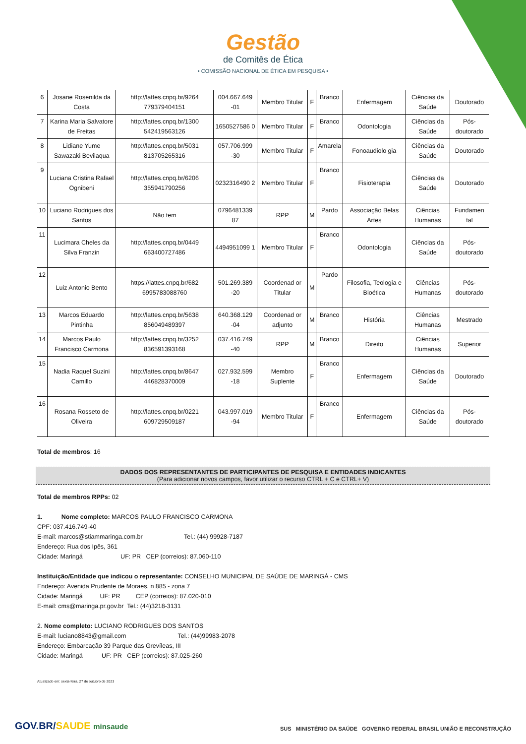Gestão
de Comitês de Ética
• COMISSÃO NACIONAL DE ÉTICA EM PESQUISA •
| 6 | Josane Rosenilda da Costa | http://lattes.cnpq.br/9264 779379404151 | 004.667.649 -01 | Membro Titular | F | Branco | Enfermagem | Ciências da Saúde | Doutorado |
| 7 | Karina Maria Salvatore de Freitas | http://lattes.cnpq.br/1300 542419563126 | 1650527586 0 | Membro Titular | F | Branco | Odontologia | Ciências da Saúde | Pós-doutorado |
| 8 | Lidiane Yume Sawazaki Bevilaqua | http://lattes.cnpq.br/5031 813705265316 | 057.706.999 -30 | Membro Titular | F | Amarela | Fonoaudiolo gia | Ciências da Saúde | Doutorado |
| 9 | Luciana Cristina Rafael Ognibeni | http://lattes.cnpq.br/6206 355941790256 | 0232316490 2 | Membro Titular | F | Branco | Fisioterapia | Ciências da Saúde | Doutorado |
| 10 | Luciano Rodrigues dos Santos | Não tem | 0796481339 87 | RPP | M | Pardo | Associação Belas Artes | Ciências Humanas | Fundamen tal |
| 11 | Lucimara Cheles da Silva Franzin | http://lattes.cnpq.br/0449 663400727486 | 4494951099 1 | Membro Titular | F | Branco | Odontologia | Ciências da Saúde | Pós-doutorado |
| 12 | Luiz Antonio Bento | https://lattes.cnpq.br/682 6995783088760 | 501.269.389 -20 | Coordenad or Titular | M | Pardo | Filosofia, Teologia e Bioética | Ciências Humanas | Pós-doutorado |
| 13 | Marcos Eduardo Pintinha | http://lattes.cnpq.br/5638 856049489397 | 640.368.129 -04 | Coordenad or adjunto | M | Branco | História | Ciências Humanas | Mestrado |
| 14 | Marcos Paulo Francisco Carmona | http://lattes.cnpq.br/3252 836591393168 | 037.416.749 -40 | RPP | M | Branco | Direito | Ciências Humanas | Superior |
| 15 | Nadia Raquel Suzini Camillo | http://lattes.cnpq.br/8647 446828370009 | 027.932.599 -18 | Membro Suplente | F | Branco | Enfermagem | Ciências da Saúde | Doutorado |
| 16 | Rosana Rosseto de Oliveira | http://lattes.cnpq.br/0221 609729509187 | 043.997.019 -94 | Membro Titular | F | Branco | Enfermagem | Ciências da Saúde | Pós-doutorado |
Total de membros: 16
DADOS DOS REPRESENTANTES DE PARTICIPANTES DE PESQUISA E ENTIDADES INDICANTES
(Para adicionar novos campos, favor utilizar o recurso CTRL + C e CTRL+ V)
Total de membros RPPs: 02
1. Nome completo: MARCOS PAULO FRANCISCO CARMONA
CPF: 037.416.749-40
E-mail: marcos@stiammaringa.com.br Tel.: (44) 99928-7187
Endereço: Rua dos Ipês, 361
Cidade: Maringá UF: PR CEP (correios): 87.060-110
Instituição/Entidade que indicou o representante: CONSELHO MUNICIPAL DE SAÚDE DE MARINGÁ - CMS
Endereço: Avenida Prudente de Moraes, n 885 - zona 7
Cidade: Maringá UF: PR CEP (correios): 87.020-010
E-mail: cms@maringa.pr.gov.br Tel.: (44)3218-3131
2. Nome completo: LUCIANO RODRIGUES DOS SANTOS
E-mail: luciano8843@gmail.com Tel.: (44)99983-2078
Endereço: Embarcação 39 Parque das Grevíleas, III
Cidade: Maringá UF: PR CEP (correios): 87.025-260
Atualizado em: sexta-feira, 27 de outubro de 2023
GOV.BR/SAUDE minsaude
SUS MINISTÉRIO DA SAÚDE GOVERNO FEDERAL BRASIL UNIÃO E RECONSTRUÇÃO